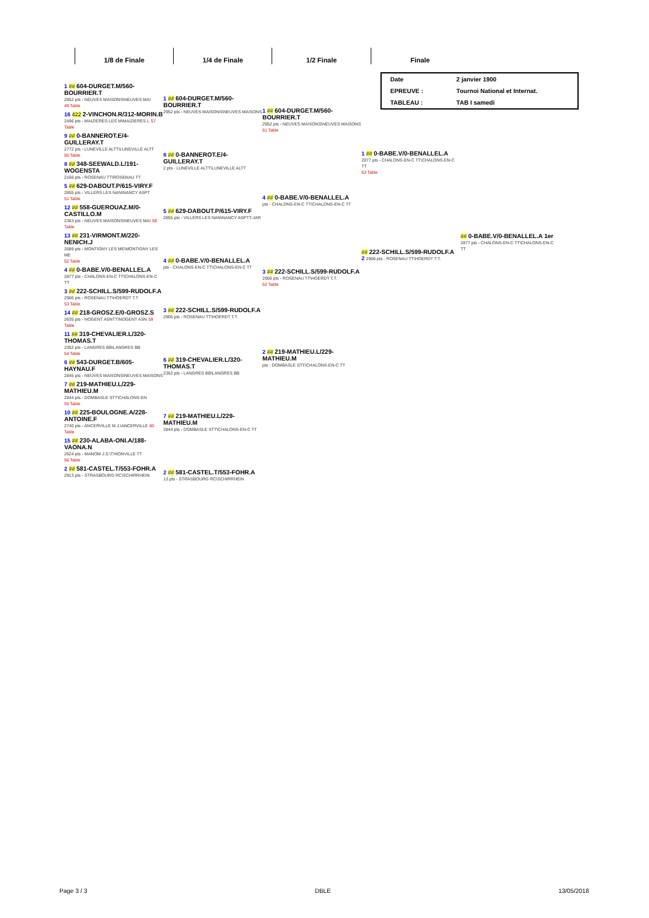| 1/8 de Finale | 1/4 de Finale | 1/2 Finale | Finale |
| --- | --- | --- | --- |
| Date | 2 janvier 1900 |
| EPREUVE : | Tournoi National et Internat. |
| TABLEAU : | TAB I samedi |
1 ## 604-DURGET.M/560-BOURRIER.T
2952 pts - NEUVES MAISONS\NEUVES MAI
49 Table
16 422 2-VINCHON.R/312-MORIN.B
2496 pts - MAIZIERES LES M\MAIZIERES L 57 Table
9 ## 0-BANNEROT.E/4-GUILLERAY.T
2772 pts - LUNEVILLE ALTT\LUNEVILLE ALTT
50 Table
8 ## 348-SEEWALD.L/191-WOGENSTA
2166 pts - ROSENAU TT\ROSENAU TT
5 ## 629-DABOUT.P/615-VIRY.F
2855 pts - VILLERS LES NAN\NANCY ASPT
51 Table
12 ## 558-GUEROUAZ.M/0-CASTILLO.M
2363 pts - NEUVES MAISONS\NEUVES MAI 58 Table
13 ## 231-VIRMONT.M/220-NENICH.J
2689 pts - MONTIGNY LES ME\MONTIGNY LES ME
52 Table
4 ## 0-BABE.V/0-BENALLEL.A
2877 pts - CHALONS-EN-C TT\CHALONS-EN-C TT
3 ## 222-SCHILL.S/599-RUDOLF.A
2906 pts - ROSENAU TT\HOERDT T.T
53 Table
14 ## 218-GROSZ.E/0-GROSZ.S
2635 pts - NOGENT ASNTT\NOGENT ASN 59 Table
11 ## 319-CHEVALIER.L/320-THOMAS.T
2352 pts - LANGRES BB\LANGRES BB
54 Table
6 ## 543-DURGET.B/605-HAYNAU.F
2845 pts - NEUVES MAISONS\NEUVES MAISONS
7 ## 219-MATHIEU.L/229-MATHIEU.M
2844 pts - DOMBASLE STT\CHALONS-EN
55 Table
10 ## 225-BOULOGNE.A/228-ANTOINE.F
2740 pts - ANCERVILLE M.J.\ANCERVILLE 60 Table
15 ## 230-ALABA-ONI.A/188-VAONA.N
2624 pts - MANOM J.S.\THIONVILLE TT
56 Table
2 ## 581-CASTEL.T/553-FOHR.A
2913 pts - STRASBOURG RC\SCHIRRHEIN
1 ## 604-DURGET.M/560-BOURRIER.T
2952 pts - NEUVES MAISONS\NEUVES MAISONS
8 ## 0-BANNEROT.E/4-GUILLERAY.T
2 pts - LUNEVILLE ALTT\LUNEVILLE ALTT
5 ## 629-DABOUT.P/615-VIRY.F
2855 pts - VILLERS LES NAN\NANCY ASPTT-JAR
4 ## 0-BABE.V/0-BENALLEL.A
pts - CHALONS-EN-C TT\CHALONS-EN-C TT
3 ## 222-SCHILL.S/599-RUDOLF.A
2906 pts - ROSENAU TT\HOERDT T.T.
6 ## 319-CHEVALIER.L/320-THOMAS.T
2352 pts - LANGRES BB\LANGRES BB
7 ## 219-MATHIEU.L/229-MATHIEU.M
2844 pts - DOMBASLE STT\CHALONS-EN-C TT
2 ## 581-CASTEL.T/553-FOHR.A
13 pts - STRASBOURG RC\SCHIRRHEIN
1 ## 604-DURGET.M/560-BOURRIER.T
2952 pts - NEUVES MAISONS\NEUVES MAISONS
61 Table
4 ## 0-BABE.V/0-BENALLEL.A
pts - CHALONS-EN-C TT\CHALONS-EN-C TT
3 ## 222-SCHILL.S/599-RUDOLF.A
2906 pts - ROSENAU TT\HOERDT T.T.
62 Table
2 ## 219-MATHIEU.L/229-MATHIEU.M
pts - DOMBASLE STT\CHALONS-EN-C TT
1 ## 0-BABE.V/0-BENALLEL.A
2877 pts - CHALONS-EN-C TT\CHALONS-EN-C TT
63 Table
## 222-SCHILL.S/599-RUDOLF.A
2 2906 pts - ROSENAU TT\HOERDT T.T.
## 0-BABE.V/0-BENALLEL.A 1er
2877 pts - CHALONS-EN-C TT\CHALONS-EN-C TT
Page 3 / 3 DBLE 13/05/2018